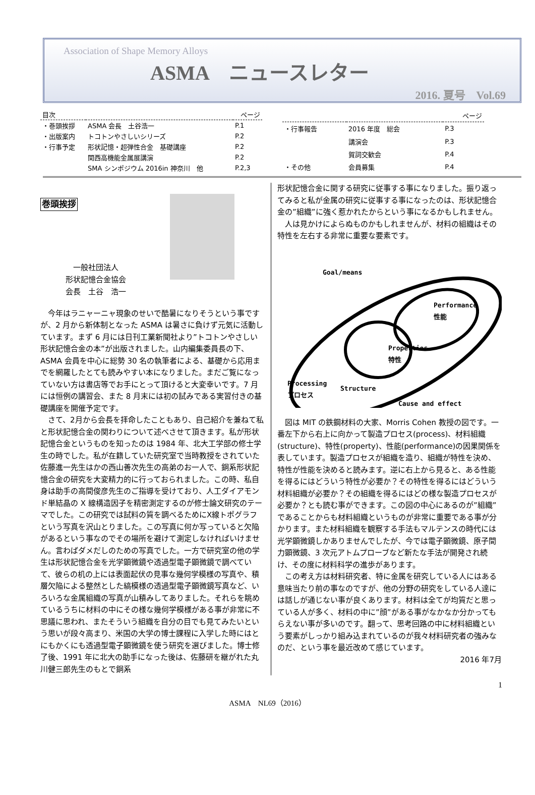Association of Shape Memory Alloys
ASMA　ニュースレター
2016. 夏号　Vol.69
| 目次 | | ページ |
| --- | --- | --- |
| ・巻頭挨拶 | ASMA 会長 土谷浩一 | P.1 |
| ・出版案内 | トコトンやさしいシリーズ | P.2 |
| ・行事予定 | 形状記憶・超弾性合金 基礎講座 | P.2 |
| | 関西高機能金属展講演 | P.2 |
| | SMA シンポジウム 2016in 神奈川 他 | P.2,3 |
| | | ページ |
| --- | --- | --- |
| ・行事報告 | 2016 年度 総会 | P.3 |
| | 講演会 | P.3 |
| | 賀詞交歓会 | P.4 |
| ・その他 | 会員募集 | P.4 |
巻頭挨拶
一般社団法人
形状記憶合金協会
会長　土谷　浩一
　今年はラニャーニャ現象のせいで酷暑になりそうという事ですが、2 月から新体制となった ASMA は暑さに負けず元気に活動しています。まず 6 月には日刊工業新聞社より”トコトンやさしい形状記憶合金の本”が出版されました。山内編集委員長の下、ASMA 会員を中心に総勢 30 名の執筆者による、基礎から応用までを網羅したとても読みやすい本になりました。まだご覧になっていない方は書店等でお手にとって頂けると大変幸いです。7 月には恒例の講習会、また 8 月末には初の試みである実習付きの基礎講座を開催予定です。
　さて、2月から会長を拝命したこともあり、自己紹介を兼ねて私と形状記憶合金の関わりについて述べさせて頂きます。私が形状記憶合金というものを知ったのは 1984 年、北大工学部の修士学生の時でした。私が在籍していた研究室で当時教授をされていた佐藤進一先生はかの西山善次先生の高弟のお一人で、銅系形状記憶合金の研究を大変精力的に行っておられました。この時、私自身は助手の高間俊彦先生のご指導を受けており、人工ダイアモンド単結晶の X 線構造因子を精密測定するのが修士論文研究のテーマでした。この研究では試料の質を調べるためにX線トポグラフという写真を沢山とりました。この写真に何か写っていると欠陥があるという事なのでその場所を避けて測定しなければいけません。言わばダメだしのための写真でした。一方で研究室の他の学生は形状記憶合金を光学顕微鏡や透過型電子顕微鏡で調べていて、彼らの机の上には表面起伏の見事な幾何学模様の写真や、積層欠陥による整然とした縞模様の透過型電子顕微鏡写真など、いろいろな金属組織の写真が山積みしてありました。それらを眺めているうちに材料の中にその様な幾何学模様がある事が非常に不思議に思われ、またそういう組織を自分の目でも見てみたいという思いが段々高まり、米国の大学の博士課程に入学した時にはとにもかくにも透過型電子顕微鏡を使う研究を選びました。博士修了後、1991 年に北大の助手になった後は、佐藤研を継がれた丸川健三郎先生のもとで銅系
形状記憶合金に関する研究に従事する事になりました。振り返ってみると私が金属の研究に従事する事になったのは、形状記憶合金の”組織”に強く惹かれたからという事になるかもしれません。
　人は見かけによらぬものかもしれませんが、材料の組織はその特性を左右する非常に重要な要素です。
Goal/means
Performance
性能
Properties
特性
Structure
Processing
プロセス
Cause and effect
　図は MIT の鉄鋼材料の大家、Morris Cohen 教授の図です。一番左下から右上に向かって製造プロセス(process)、材料組織(structure)、特性(property)、性能(performance)の因果関係を表しています。製造プロセスが組織を造り、組織が特性を決め、特性が性能を決めると読みます。逆に右上から見ると、ある性能を得るにはどういう特性が必要か？その特性を得るにはどういう材料組織が必要か？その組織を得るにはどの様な製造プロセスが必要か？とも読む事ができます。この図の中心にあるのが”組織”であることからも材料組織というものが非常に重要である事が分かります。また材料組織を観察する手法もマルテンスの時代には光学顕微鏡しかありませんでしたが、今では電子顕微鏡、原子間力顕微鏡、3 次元アトムプローブなど新たな手法が開発され続け、その度に材料科学の進歩があります。
　この考え方は材料研究者、特に金属を研究している人にはある意味当たり前の事なのですが、他の分野の研究をしている人達には話しが通じない事が良くあります。材料は全てが均質だと思っている人が多く、材料の中に”顔”がある事がなかなか分かってもらえない事が多いのです。翻って、思考回路の中に材料組織という要素がしっかり組み込まれているのが我々材料研究者の強みなのだ、という事を最近改めて感じています。
2016 年7月
1
ASMA　NL69（2016）